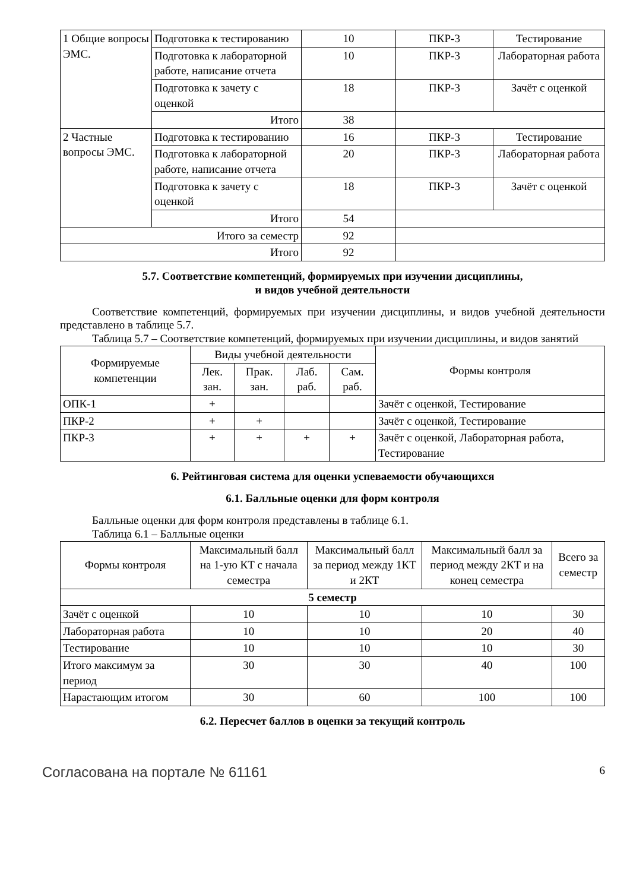| 1 Общие вопросы ЭМС. | Подготовка к тестированию | 10 | ПКР-3 | Тестирование |
| | Подготовка к лабораторной работе, написание отчета | 10 | ПКР-3 | Лабораторная работа |
| | Подготовка к зачету с оценкой | 18 | ПКР-3 | Зачёт с оценкой |
| | Итого | 38 | | |
| 2 Частные вопросы ЭМС. | Подготовка к тестированию | 16 | ПКР-3 | Тестирование |
| | Подготовка к лабораторной работе, написание отчета | 20 | ПКР-3 | Лабораторная работа |
| | Подготовка к зачету с оценкой | 18 | ПКР-3 | Зачёт с оценкой |
| | Итого | 54 | | |
| Итого за семестр | | 92 | | |
| Итого | | 92 | | |
5.7. Соответствие компетенций, формируемых при изучении дисциплины,
и видов учебной деятельности
Соответствие компетенций, формируемых при изучении дисциплины, и видов учебной деятельности представлено в таблице 5.7.
Таблица 5.7 – Соответствие компетенций, формируемых при изучении дисциплины, и видов занятий
| Формируемые компетенции | Виды учебной деятельности | | | | Формы контроля |
| --- | --- | --- | --- | --- | --- |
| | Лек. зан. | Прак. зан. | Лаб. раб. | Сам. раб. | |
| ОПК-1 | + | | | | Зачёт с оценкой, Тестирование |
| ПКР-2 | + | + | | | Зачёт с оценкой, Тестирование |
| ПКР-3 | + | + | + | + | Зачёт с оценкой, Лабораторная работа, Тестирование |
6. Рейтинговая система для оценки успеваемости обучающихся
6.1. Балльные оценки для форм контроля
Балльные оценки для форм контроля представлены в таблице 6.1.
Таблица 6.1 – Балльные оценки
| Формы контроля | Максимальный балл на 1-ую КТ с начала семестра | Максимальный балл за период между 1КТ и 2КТ | Максимальный балл за период между 2КТ и на конец семестра | Всего за семестр |
| --- | --- | --- | --- | --- |
| 5 семестр | | | | |
| Зачёт с оценкой | 10 | 10 | 10 | 30 |
| Лабораторная работа | 10 | 10 | 20 | 40 |
| Тестирование | 10 | 10 | 10 | 30 |
| Итого максимум за период | 30 | 30 | 40 | 100 |
| Нарастающим итогом | 30 | 60 | 100 | 100 |
6.2. Пересчет баллов в оценки за текущий контроль
Согласована на портале № 61161 6